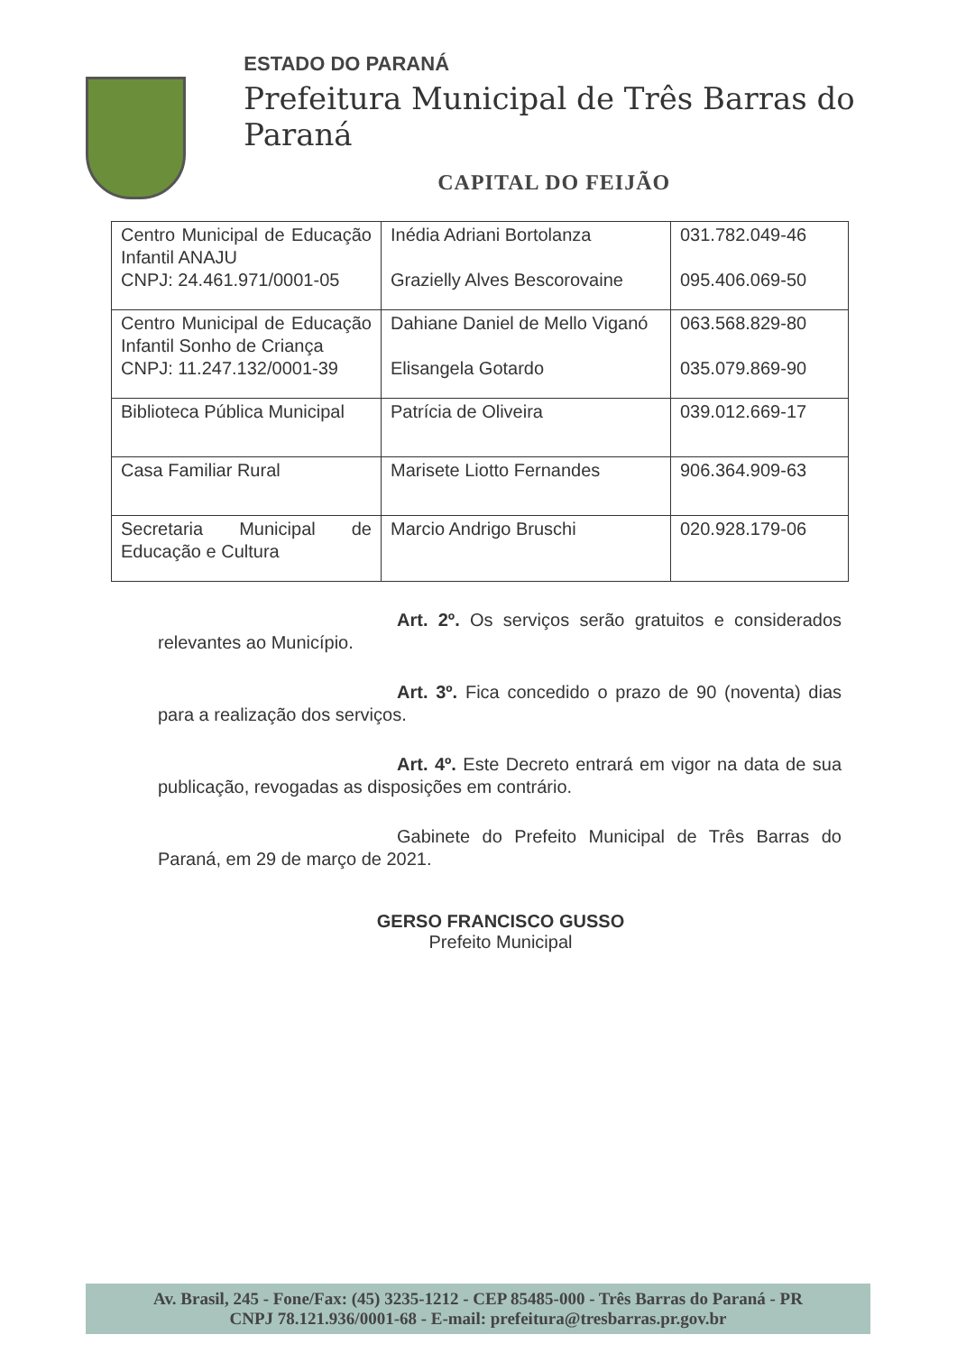ESTADO DO PARANÁ
Prefeitura Municipal de Três Barras do Paraná
CAPITAL DO FEIJÃO
| Centro Municipal de Educação Infantil ANAJU CNPJ: 24.461.971/0001-05 | Inédia Adriani Bortolanza Grazielly Alves Bescorovaine | 031.782.049-46 095.406.069-50 |
| Centro Municipal de Educação Infantil Sonho de Criança CNPJ: 11.247.132/0001-39 | Dahiane Daniel de Mello Viganó Elisangela Gotardo | 063.568.829-80 035.079.869-90 |
| Biblioteca Pública Municipal | Patrícia de Oliveira | 039.012.669-17 |
| Casa Familiar Rural | Marisete Liotto Fernandes | 906.364.909-63 |
| Secretaria Municipal de Educação e Cultura | Marcio Andrigo Bruschi | 020.928.179-06 |
Art. 2º. Os serviços serão gratuitos e considerados relevantes ao Município.
Art. 3º. Fica concedido o prazo de 90 (noventa) dias para a realização dos serviços.
Art. 4º. Este Decreto entrará em vigor na data de sua publicação, revogadas as disposições em contrário.
Gabinete do Prefeito Municipal de Três Barras do Paraná, em 29 de março de 2021.
GERSO FRANCISCO GUSSO
Prefeito Municipal
Av. Brasil, 245 - Fone/Fax: (45) 3235-1212 - CEP 85485-000 - Três Barras do Paraná - PR
CNPJ 78.121.936/0001-68 - E-mail: prefeitura@tresbarras.pr.gov.br